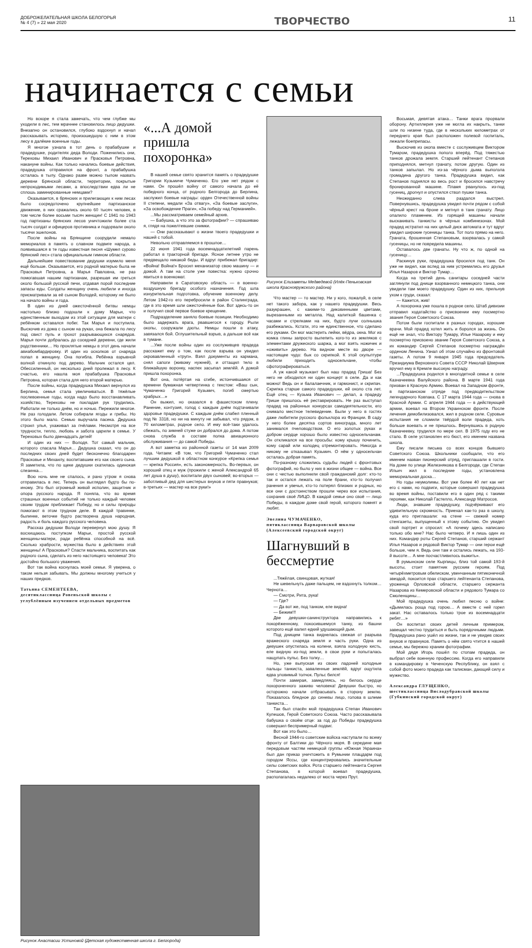ДОБРОЖЕЛАТЕЛЬНАЯ ШКОЛА БЕЛОГОРЬЯ
№ 4 (7) » 22 мая 2020
ТВОРЧЕСТВО
11
начинается с семьи
Но вскоре я стала замечать, что чем глубже мы уходили в лес, тем мрачнее становилось лицо дедушки. Внезапно он остановился, глубоко вздохнул и начал рассказывать историю, произошедшую с ним в этом лесу в далёкие военные годы.
Я многое узнала в тот день о прабабушке и прадедушке, родителях деда Володи. Поженились они, Тереховы Михаил Иванович и Прасковья Петровна, накануне войны. Как только начались боевые действия, прадедушка отправился на фронт, а прабабушка осталась в тылу. Однако разве можно тылом назвать деревни Брянской области, территории, покрытые непроходимыми лесами, а впоследствии едва ли не сплошь заминированные немцами?
Оказывается, в брянских и прилегающих к ним лесах было сосредоточено крупнейшее партизанское движение, в них сражались около 60 тысяч человек, в том числе более восьми тысяч женщин! С 1941 по 1943 год партизаны брянских лесов уничтожили более ста тысяч солдат и офицеров противника и подорвали около тысячи эшелонов.
После войны на Брянщине соорудили немало мемориалов в память о славном подвиге народа, а появившаяся в те годы известная песня «Шумел сурово брянский лес» стала официальным гимном области.
Дальнейшее повествование дедушки изумило меня ещё больше. Оказывается, его родной матерью была не Прасковья Петровна, а Марья Павловна, не раз помогавшая нашим партизанам, разрешая им греться около большой русской печи, отдавая порой последние запасы еды. Солдаты женщину очень любили и иногда присматривали за её сыном Володей, которому не было на начало войны и года.
В один из дней ожесточённой битвы немцы настолько близко подошли к дому Марьи, что единственным выходом из этой ситуации для матери с ребёнком оставался побег. Так Марья и поступила. Выскочив из дома с сыном на руках, она бежала по лесу под свист пуль и грохот разрывающихся снарядов. Марья почти добралась до соседней деревни, где жили родственники… Но проклятые немцы в этот день начали авиабомбардировку. И один из осколков от снаряда попал в женщину. Она погибла. Ребёнка взрывной волной откинуло под дерево. Мальчик остался цел. Обессиленный, он несколько дней пролежал в лесу. К счастью, его нашла моя прабабушка Прасковья Петровна, которая стала для него второй матерью.
После войны, когда прадедушка Михаил вернулся из Берлина, семья стала увеличиваться. В тяжёлые послевоенные годы, когда надо было восстанавливать хозяйство, Тереховы не покладая рук трудились. Работали не только днём, но и ночью. Пережили многое. Не раз голодали. Летом собирали ягоды и грибы. Но этого было мало. Семью выручала пасека. Дедушка строил улья, ухаживал за пчёлами. Несмотря на все трудности, тепло, любовь и забота царили в семье. У Тереховых было двенадцать детей!
И один из них — Володя. Тот самый мальчик, которого спасала Марья… Дедушка сказал, что он до последних своих дней будет бесконечно благодарен Прасковье и Михаилу, воспитавшим его как своего сына. Я заметила, что по щеке дедушки скатилась одинокая слезинка…
Всю ночь мне не спалось, и рано утром я снова отправилась в лес. Теперь он выглядел будто бы по-иному. Это был огромный живой исполин, защитник и опора русского народа. Я поняла, что во время страшных военных событий не только каждый человек своим трудом приближает Победу, но и силы природы помогают в этом трудном деле. В каждой травинке, былинке, веточке будто растворена душа народная, радость и боль каждого русского человека.
Рассказ дедушки Володи перевернул мою душу. Я восхищаюсь поступком Марьи, простой русской женщины-матери, ради ребёнка способной на всё. Сколько храбрости, мужества было в действиях этой женщины! А Прасковья? Спасти мальчика, воспитать как родного сына, сделать из него настоящего человека! Это достойно большого уважения.
Вот так война коснулась моей семьи. Я уверена, о таком нельзя забывать. Мы должны многому учиться у наших предков.
Татьяна СЕМЕНТЕЕВА,
десятиклассница Ровеньской школы с углублённым изучением отдельных предметов
«...А домой пришла похоронка»
В нашей семье свято хранится память о прадедушке Григории Кузьмиче Чумаченко. Его уже нет рядом с нами. Он прошёл войну от самого начала до её победного конца, от родного Белгорода до Берлина, заслужил боевые награды: орден Отечественной войны II степени, медали «За отвагу», «За боевые заслуги», «За освобождение Праги», «За победу над Германией».
...Мы рассматриваем семейный архив.
— Бабушка, а что это за фотографии? — спрашиваю я, глядя на пожелтевшие снимки.
— Они рассказывают о жизни твоего прадедушки и нашей с тобой.
Невольно отправляемся в прошлое…
22 июня 1941 года восемнадцатилетний парень работал в тракторной бригаде. Ясное летнее утро не предвещало никакой беды. И вдруг прибежал бригадир: «Война! Война!» Бросил механизатор свою машину — и домой. А там на столе уже повестка: нужно срочно явиться в военкомат.
Направили в Саратовскую область — в военно-воздушную бригаду особого назначения. Год шла изнурительная подготовка, обучение военному делу. Летом 1942-го его перебросили в район Сталинграда, где в это время шли ожесточённые бои. Вот здесь-то он и получил своё первое боевое крещение.
Подразделение заняло боевые позиции. Необходимо было задержать врага, рвавшегося к городу. Рыли окопы, сооружали дзоты. Немцы пошли в атаку, завязался бой. Оглушительный взрыв, а дальше всё как в тумане.
...Уже после войны один из сослуживцев прадеда расскажет ему о том, как после взрыва он увидел окровавленный «труп». Взял документы из кармана, снял сапоги (живому нужней), и оттащил тело в ближайшую воронку, наспех засыпал землёй. А домой пришла похоронка.
Вот она, потёртая на сгибе, истончившаяся от времени бумажная четвертинка с текстом: «Ваш сын, Чумаченко Григорий Кузьмич, погиб смертью храбрых…»
Он выжил, но оказался в фашистском плену. Ранение, контузия, голод с каждым днём подтачивали здоровье прадедушки. С каждым днём слабел пленный под № 3318, но ни на минуту не забывал, что рядом, в 70 километрах, родное село. И ему всё-таки удалось сбежать, по зимней стуже он добрался до дома. А потом снова служба в составе полка авиационного обслуживания — до самой Победы.
А вот заметка из районной газеты от 14 мая 2009 года. Читаем: «В том, что Григорий Чумаченко стал лучшим дедушкой в областном конкурсе «Крепка семья — крепка Россия», есть закономерность. Во-первых, он хороший отец и муж (прожили с женой Александрой 65 лет душа в душу), воспитали двух сыновей; во-вторых — заботливый дед для шестерых внуков и пяти правнуков; в-третьих — мастер на все руки!»
Рисунок Елизаветы Медведевой (Илёк-Пеньковская школа Краснояружского района)
Что мастер — то мастер. Ни у кого, пожалуй, в селе нет такого забора, как у нашего прадедушки. Весь разукрашен, с какими-то диковинными цветами, вырезанными из металла. Над калиткой башенка с часами и стрелками на них, будто лучи солнышка разбежались. Кстати, это не единственное, что сделано его руками. Он мог мастерить лейки, вёдра, окна. Мог из комка глины запросто вылепить кого-то из земляков с элементами дружеского шаржа, а мог взять ножичек и «оживить» дерево. На видном месте во дворе — настоящее чудо: бык со скрипкой. К этой скульптуре любили приходить односельчане, чтобы сфотографироваться.
А уж какой музыкант был наш прадед Гриша! Без него не обходился ни один концерт в селе. Да и как можно! Ведь он и балалаечник, и гармонист, и скрипач. Скрипка старше самого прадедушки, ей около ста лет. Ещё отец — Кузьма Иванович — делал, а прадеду Грише пришлось её реставрировать. Не раз выступал прадед на районных конкурсах самодеятельности, его снимало местное телевидение. Были у него в гостях даже любители русского фольклора из Франции. В саду у него более десятка сортов винограда, много лет занимался пчеловодством. О его золотых руках и добром сердце хорошо было известно односельчанам. Он откликался на все просьбы: кому крышу починить, кому сарай или колодец отремонтировать. Никогда и никому не отказывал Кузьмич. О нём у односельчан осталась добрая память.
По-разному сложились судьбы людей с фронтовых фотографий, но было у них в жизни общее — война. Все они с честью выполнили свой гражданский долг: кто-то так и остался лежать на поле брани, кто-то получил ранения и увечья, кто-то потерял близких и родных, но все они с достоинством прошли через все испытания, сохранив своё ЛИЦО. В каждой семье оно своё — лицо Победы, в каждом доме свой герой, которого помнят и любят.
Эвелина ЧУМАЧЕНКО,
пятиклассница Варваровской школы (Алексеевский городской округ)
Шагнувший в бессмертие
...Тяжёлая, свинцовая, жуткая!
Не шевельнуть даже пальцем, не вздохнуть толком… Чернота…
— Смотри, Рита, рука!
— Где?
— Да вот же, под танком, еле видна!
— Бежим!!!
Две девушки-санинструктора направились к покорёженному, покосившемуся танку, из башни которого ещё валил едкий удушающий дым.
Под днищем танка виднелась свежая от разрыва вражеского снаряда земля и часть руки. Одна из девушек опустилась на колени, взяла холодную кисть, еле видную из-под земли, в свои руки и попыталась нащупать пульс. Без толку…
Но, уже выпуская из своих ладоней холодные пальцы танкиста, заваленные землёй, вдруг ощутила едва уловимый толчок. Пульс бился!
Почти замирая, замедляясь, но билось сердце похороненного заживо человека! Девушки быстро, но осторожно начали отбрасывать в сторону землю. Показалось бледное до синевы лицо, голова в шлеме танкиста…
Так был спасён мой прадедушка Степан Иванович Кулешов, Герой Советского Союза. Часто рассказывала бабушка о своём отце: за год до Победы прадедушка совершил беспримерный подвиг.
Вот как это было…
Весной 1944-го советские войска наступали по всему фронту от Балтики до Чёрного моря. В середине мая передовым частям немецкой группы «Южная Украина» был дан приказ уничтожить в Румынии плацдарм под городом Яссы, где концентрировались значительные силы советских войск. Рота старшего лейтенанта Сергея Степанова, в которой воевал прадедушка, располагалась недалеко от моста через Прут.
Восьмая, девятая атака… Танки врага прорвали оборону. Артиллерия уже не могла их накрыть, танки шли по низине туда, где в нескольких километрах от переднего края был расположен полевой госпиталь, лежали боеприпасы.
Выскочив из окопа вместе с сослуживцем Виктором Тумаром, прадедушка пополз вперёд. Под тяжестью танков дрожала земля. Старший лейтенант Степанов приподнялся, метнул гранату, потом другую. Один из танков запылал. Но из-за чёрного дыма выползла громадина другого танка. Прадедушка видел, как Степанов поднялся во весь рост и бросился навстречу бронированной машине. Пламя рванулось из-под гусениц, дрогнул и опустился ствол пушки танка.
Неожиданно слева раздался выстрел. Повернувшись, прадедушка увидел почти рядом с собой чёрный крест на броне и метнул в танк гранату. Лицо опалило пламенем. Из горящей машины начали выскакивать танкисты в чёрных комбинезонах. Мой прадед истратил на них целый диск автомата и тут вдруг увидел широкие гусеницы танка. Тот полз прямо на него. Граната, брошенная Степановым, взорвалась у самой гусеницы, но не повредила машины.
Оставалось две гранаты. Ну что ж, по одной на гусеницу…
Раскинув руки, прадедушка бросился под танк. Он уже не видел, как вслед за ним устремились его друзья Илья Назаров и Виктор Тумар…
Когда на третий день санитары соседней части заглянули под днище взорванного немецкого танка, они увидели там моего прадедушку. Один из них, прильнув ухом к груди, сказал:
— Кажется, жив!
А похоронка уже пошла в родное село. Штаб дивизии отправил ходатайство о присвоении ему посмертно звания Героя Советского Союза.
Потом были госпитали в разных городах, хорошие врачи. Мой прадед хотел жить и боролся за жизнь. Он ещё не знал, что Виктору Тумару, Илье Назарову и ему посмертно присвоено звание Героя Советского Союза, а их командир Сергей Степанов посмертно награждён орденом Ленина. Узнал об этом случайно из фронтовой газеты. А потом 9 января 1945 года председатель Президиума Верховного Совета СССР Николай Шверник вручил ему в Кремле высокую награду.
...Прадедушка родился в многодетной семье в селе Казначеевка Валуйского района. В марте 1941 года призван в Красную Армию. Воевал на Западном фронте, в партизанском отряде под предводительством легендарного Ковпака. С 17 марта 1944 года — снова в Красной Армии. С апреля 1944 года — в действующей армии, воевал на Втором Украинском фронте. После лечения демобилизовался, жил в родном селе. Суровые испытания не сломили твёрдой воли прадеда, хоть больше воевать и не пришлось. Вернувшись в родную Казначеевку, трудился по мере сил. В 1975 году его не стало. В селе установлен его бюст, его именем названа школа.
Ему писали письма со всех концов бывшего Советского Союза. Школьники сообщали, что его именем назван пионерский отряд, приглашали в гости. На доме по улице Железнякова в Белгороде, где Степан Ильич жил в последние годы, установлена мемориальная доска…
Но годы неумолимы. Вот уже более 40 лет как нет его с нами, но подвиги, которые совершил прадедушка во время войны, поставили его в один ряд с такими героями, как Николай Гастелло, Александр Матросов.
Люди, знавшие прадедушку, подчёркивают его удивительную скромность. Приехал как-то раз в школу, куда его приглашали: на стене — свежий номер стенгазеты, выпущенный к этому событию. Он увидел свой портрет и спросил: «А почему здесь написано только обо мне? Нас было четверо. И я лишь один из них. Командир роты Сергей Степанов, старший сержант Илья Назаров и рядовой Виктор Тумар — они герои ещё больше, чем я. Ведь они там и остались лежать, на 193-й высоте… А мне посчастливилось выжить».
В румынском селе Кырпицы, близ той самой 193-й высоты, стоит памятник русским героям. Под четырёхметровым обелиском, увенчанным пятиконечной звездой, покоится прах старшего лейтенанта Степанова, уроженца Орловской области, старшего сержанта Назарова из Кемеровской области и рядового Тумара со Смоленщины…
Мой прадедушка очень любил песню о войне: «Дымилась роща под горою… А вместе с ней горел закат. Нас оставалось только трое из восемнадцати ребят…»
Он воспитал своих детей личным примером, завещал честно трудиться и быть порядочными людьми. Прадедушка рано ушёл из жизни, так и не увидев своих внуков и правнуков. Память о нём свято чтится в нашей семье, мы бережно храним фотографии.
Мой дядя Игорь пошёл по стопам прадеда, он выбрал себе военную профессию. Когда его направили в командировку в Чеченскую Республику, он взял с собой фото моего прадеда как талисман, дающий силу и мужество.
Александра ГЛУЩЕНКО,
шестиклассница Вислодубравской школы (Губкинский городской округ)
Рисунок Анастасии Устиновой (Детская художественная школа г. Белгорода)